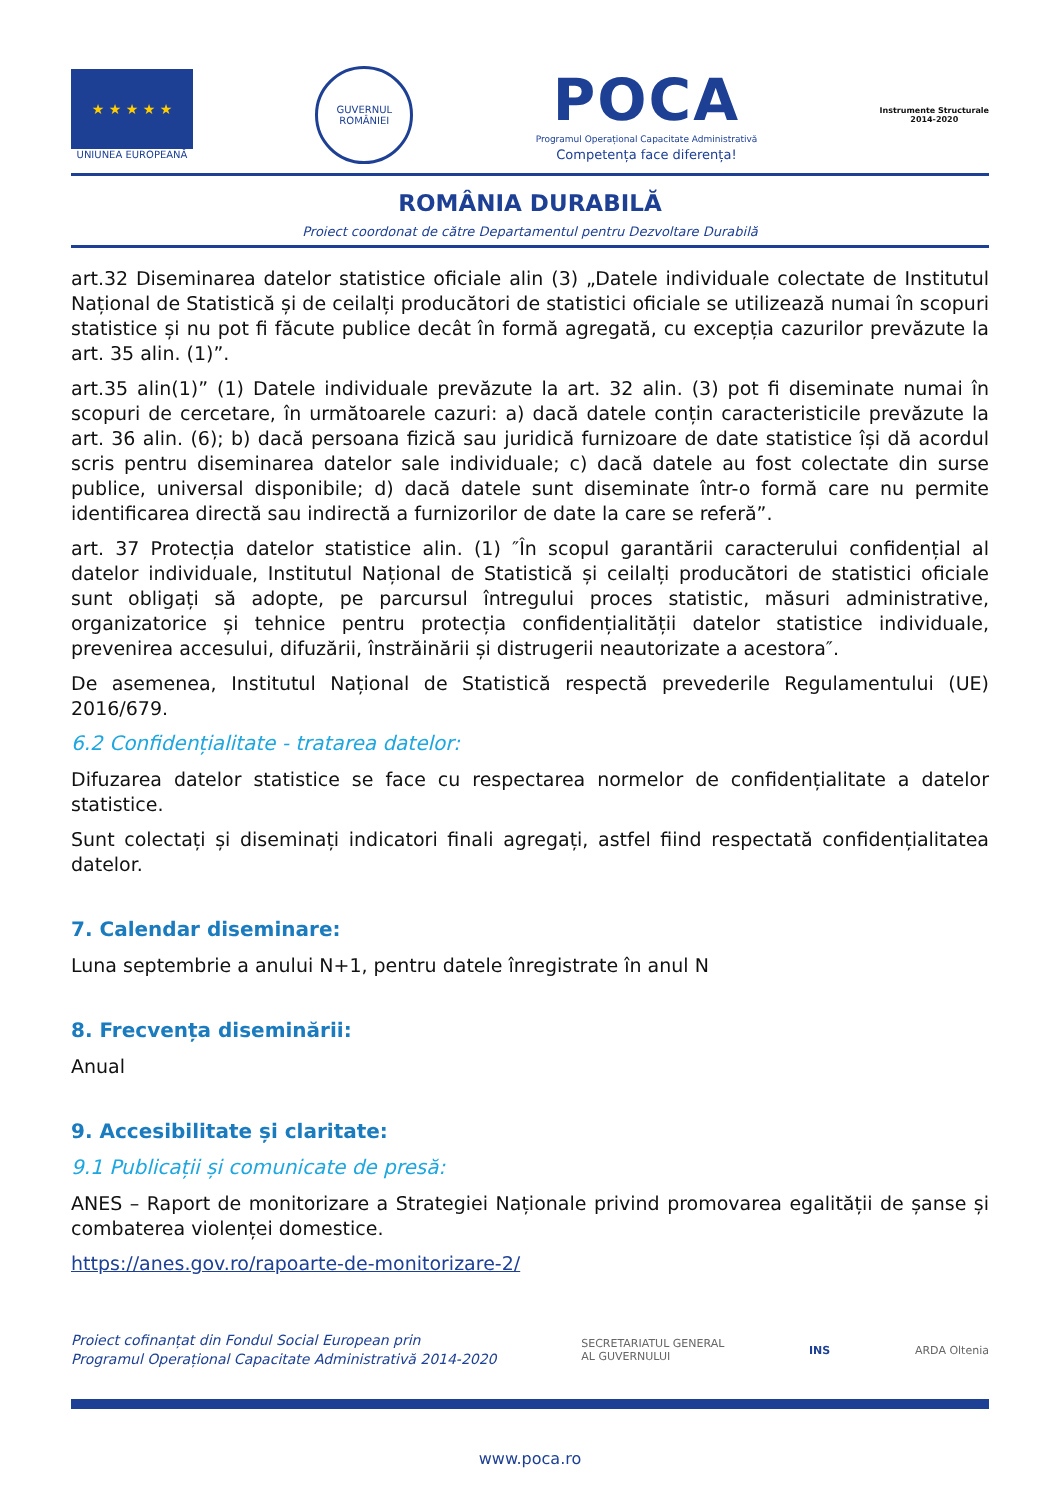★ ★ ★ ★ ★
UNIUNEA EUROPEANĂ
GUVERNUL ROMÂNIEI
POCA
Programul Operațional Capacitate Administrativă
Competența face diferența!
Instrumente Structurale
2014-2020
ROMÂNIA DURABILĂ
Proiect coordonat de către Departamentul pentru Dezvoltare Durabilă
art.32 Diseminarea datelor statistice oficiale alin (3) „Datele individuale colectate de Institutul Național de Statistică și de ceilalți producători de statistici oficiale se utilizează numai în scopuri statistice și nu pot fi făcute publice decât în formă agregată, cu excepția cazurilor prevăzute la art. 35 alin. (1)”.
art.35 alin(1)” (1) Datele individuale prevăzute la art. 32 alin. (3) pot fi diseminate numai în scopuri de cercetare, în următoarele cazuri: a) dacă datele conțin caracteristicile prevăzute la art. 36 alin. (6); b) dacă persoana fizică sau juridică furnizoare de date statistice își dă acordul scris pentru diseminarea datelor sale individuale; c) dacă datele au fost colectate din surse publice, universal disponibile; d) dacă datele sunt diseminate într-o formă care nu permite identificarea directă sau indirectă a furnizorilor de date la care se referă”.
art. 37 Protecția datelor statistice alin. (1) ″În scopul garantării caracterului confidențial al datelor individuale, Institutul Național de Statistică și ceilalți producători de statistici oficiale sunt obligați să adopte, pe parcursul întregului proces statistic, măsuri administrative, organizatorice și tehnice pentru protecția confidențialității datelor statistice individuale, prevenirea accesului, difuzării, înstrăinării și distrugerii neautorizate a acestora″.
De asemenea, Institutul Național de Statistică respectă prevederile Regulamentului (UE) 2016/679.
6.2 Confidențialitate - tratarea datelor:
Difuzarea datelor statistice se face cu respectarea normelor de confidențialitate a datelor statistice.
Sunt colectați și diseminați indicatori finali agregați, astfel fiind respectată confidențialitatea datelor.
7. Calendar diseminare:
Luna septembrie a anului N+1, pentru datele înregistrate în anul N
8. Frecvența diseminării:
Anual
9. Accesibilitate și claritate:
9.1 Publicații și comunicate de presă:
ANES – Raport de monitorizare a Strategiei Naționale privind promovarea egalității de șanse și combaterea violenței domestice.
https://anes.gov.ro/rapoarte-de-monitorizare-2/
Proiect cofinanțat din Fondul Social European prin
Programul Operațional Capacitate Administrativă 2014-2020
SECRETARIATUL GENERAL
AL GUVERNULUI
INS ARDA Oltenia
www.poca.ro